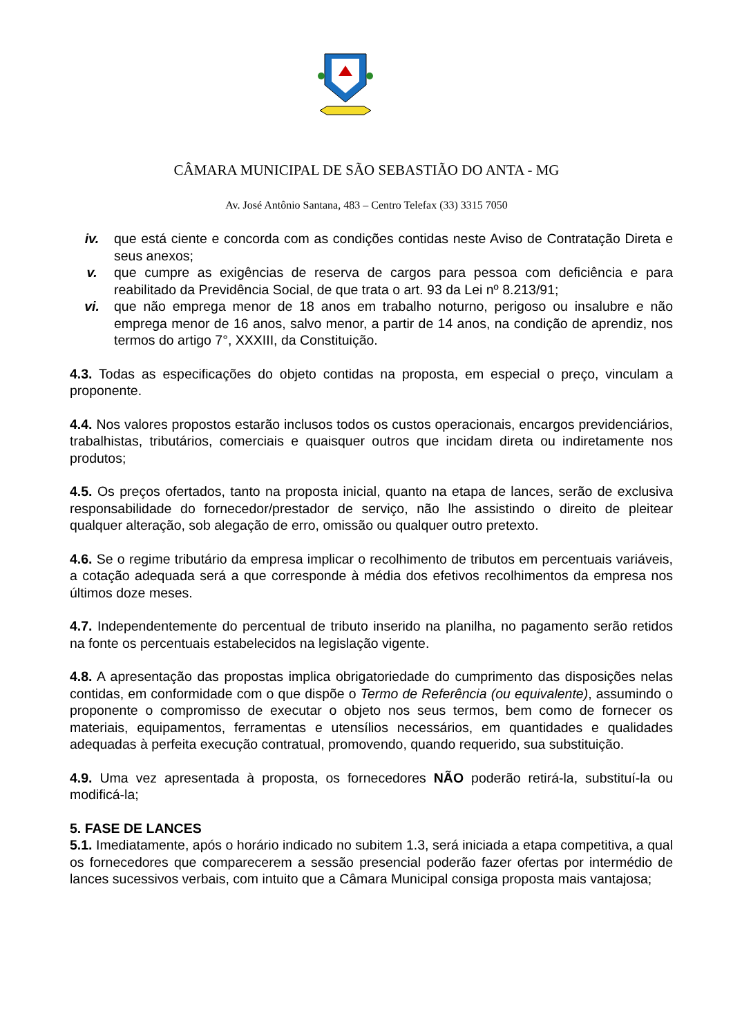CÂMARA MUNICIPAL DE SÃO SEBASTIÃO DO ANTA - MG
Av. José Antônio Santana, 483 – Centro Telefax (33) 3315 7050
iv. que está ciente e concorda com as condições contidas neste Aviso de Contratação Direta e seus anexos;
v. que cumpre as exigências de reserva de cargos para pessoa com deficiência e para reabilitado da Previdência Social, de que trata o art. 93 da Lei nº 8.213/91;
vi. que não emprega menor de 18 anos em trabalho noturno, perigoso ou insalubre e não emprega menor de 16 anos, salvo menor, a partir de 14 anos, na condição de aprendiz, nos termos do artigo 7°, XXXIII, da Constituição.
4.3. Todas as especificações do objeto contidas na proposta, em especial o preço, vinculam a proponente.
4.4. Nos valores propostos estarão inclusos todos os custos operacionais, encargos previdenciários, trabalhistas, tributários, comerciais e quaisquer outros que incidam direta ou indiretamente nos produtos;
4.5. Os preços ofertados, tanto na proposta inicial, quanto na etapa de lances, serão de exclusiva responsabilidade do fornecedor/prestador de serviço, não lhe assistindo o direito de pleitear qualquer alteração, sob alegação de erro, omissão ou qualquer outro pretexto.
4.6. Se o regime tributário da empresa implicar o recolhimento de tributos em percentuais variáveis, a cotação adequada será a que corresponde à média dos efetivos recolhimentos da empresa nos últimos doze meses.
4.7. Independentemente do percentual de tributo inserido na planilha, no pagamento serão retidos na fonte os percentuais estabelecidos na legislação vigente.
4.8. A apresentação das propostas implica obrigatoriedade do cumprimento das disposições nelas contidas, em conformidade com o que dispõe o Termo de Referência (ou equivalente), assumindo o proponente o compromisso de executar o objeto nos seus termos, bem como de fornecer os materiais, equipamentos, ferramentas e utensílios necessários, em quantidades e qualidades adequadas à perfeita execução contratual, promovendo, quando requerido, sua substituição.
4.9. Uma vez apresentada à proposta, os fornecedores NÃO poderão retirá-la, substituí-la ou modificá-la;
5. FASE DE LANCES
5.1. Imediatamente, após o horário indicado no subitem 1.3, será iniciada a etapa competitiva, a qual os fornecedores que comparecerem a sessão presencial poderão fazer ofertas por intermédio de lances sucessivos verbais, com intuito que a Câmara Municipal consiga proposta mais vantajosa;